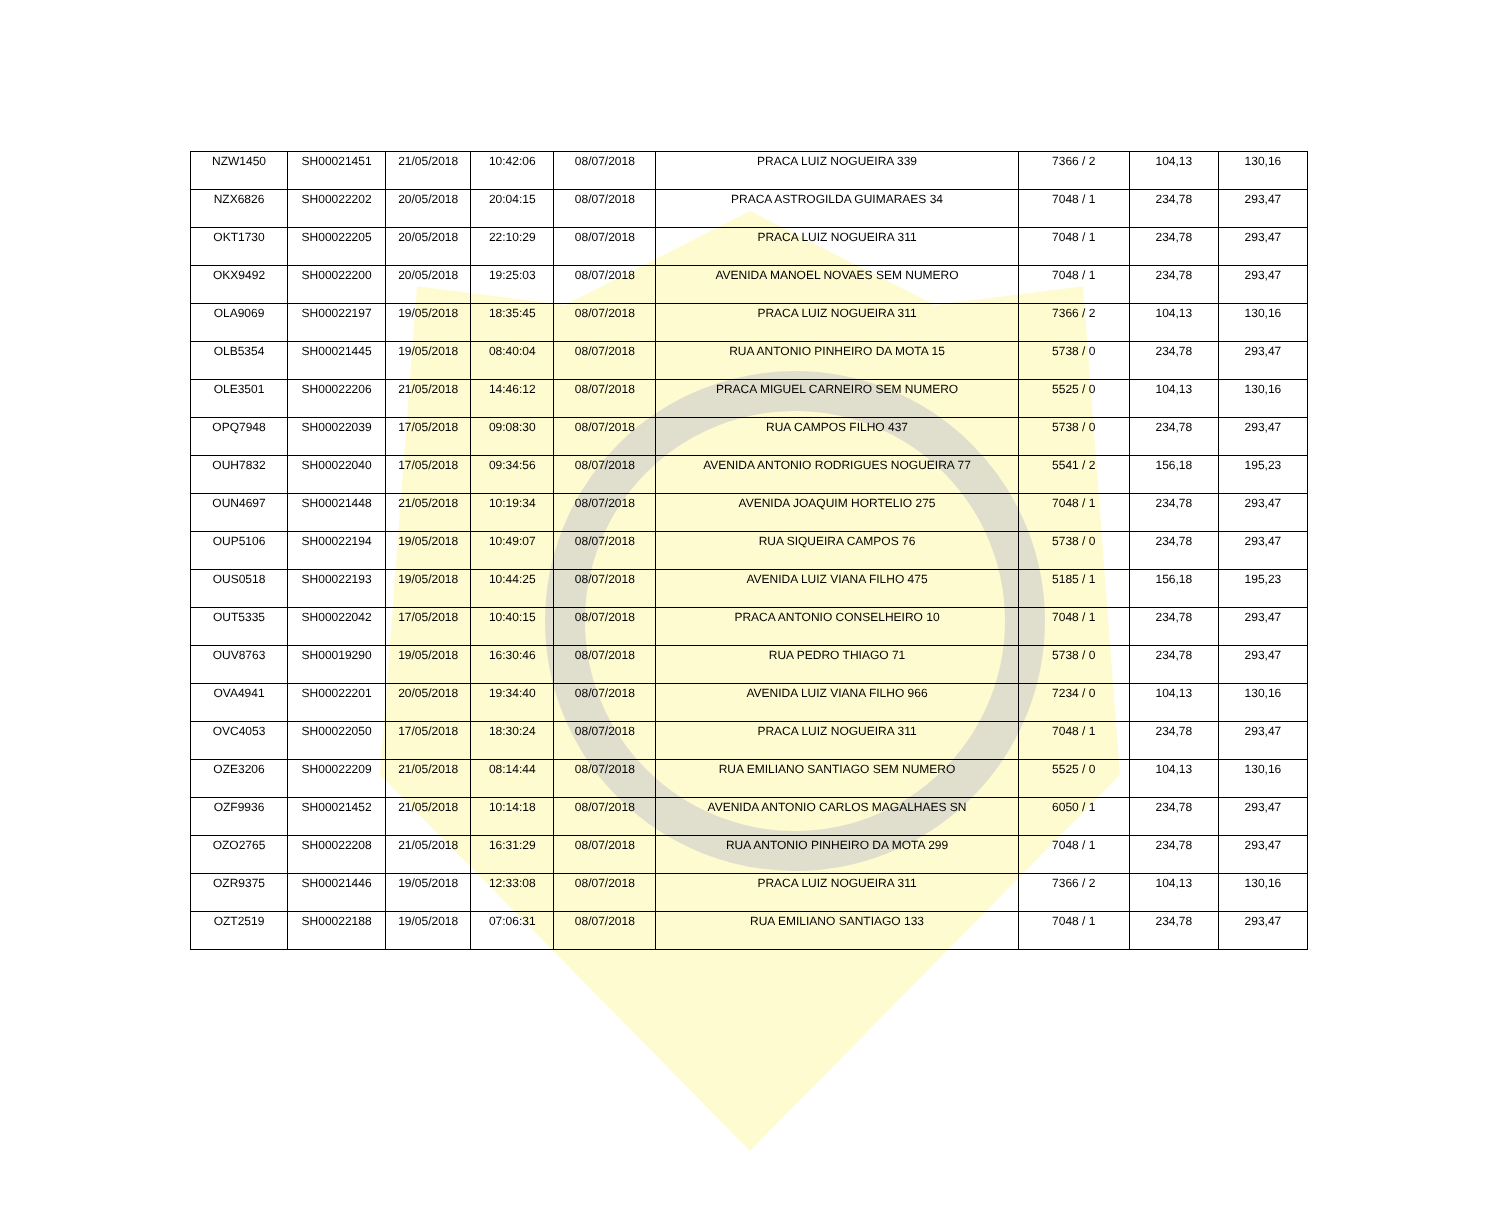| NZW1450 | SH00021451 | 21/05/2018 | 10:42:06 | 08/07/2018 | PRACA LUIZ NOGUEIRA 339 | 7366 / 2 | 104,13 | 130,16 |
| NZX6826 | SH00022202 | 20/05/2018 | 20:04:15 | 08/07/2018 | PRACA ASTROGILDA GUIMARAES 34 | 7048 / 1 | 234,78 | 293,47 |
| OKT1730 | SH00022205 | 20/05/2018 | 22:10:29 | 08/07/2018 | PRACA LUIZ NOGUEIRA 311 | 7048 / 1 | 234,78 | 293,47 |
| OKX9492 | SH00022200 | 20/05/2018 | 19:25:03 | 08/07/2018 | AVENIDA MANOEL NOVAES SEM NUMERO | 7048 / 1 | 234,78 | 293,47 |
| OLA9069 | SH00022197 | 19/05/2018 | 18:35:45 | 08/07/2018 | PRACA LUIZ NOGUEIRA 311 | 7366 / 2 | 104,13 | 130,16 |
| OLB5354 | SH00021445 | 19/05/2018 | 08:40:04 | 08/07/2018 | RUA ANTONIO PINHEIRO DA MOTA 15 | 5738 / 0 | 234,78 | 293,47 |
| OLE3501 | SH00022206 | 21/05/2018 | 14:46:12 | 08/07/2018 | PRACA MIGUEL CARNEIRO SEM NUMERO | 5525 / 0 | 104,13 | 130,16 |
| OPQ7948 | SH00022039 | 17/05/2018 | 09:08:30 | 08/07/2018 | RUA CAMPOS FILHO 437 | 5738 / 0 | 234,78 | 293,47 |
| OUH7832 | SH00022040 | 17/05/2018 | 09:34:56 | 08/07/2018 | AVENIDA ANTONIO RODRIGUES NOGUEIRA 77 | 5541 / 2 | 156,18 | 195,23 |
| OUN4697 | SH00021448 | 21/05/2018 | 10:19:34 | 08/07/2018 | AVENIDA JOAQUIM HORTELIO 275 | 7048 / 1 | 234,78 | 293,47 |
| OUP5106 | SH00022194 | 19/05/2018 | 10:49:07 | 08/07/2018 | RUA SIQUEIRA CAMPOS 76 | 5738 / 0 | 234,78 | 293,47 |
| OUS0518 | SH00022193 | 19/05/2018 | 10:44:25 | 08/07/2018 | AVENIDA LUIZ VIANA FILHO 475 | 5185 / 1 | 156,18 | 195,23 |
| OUT5335 | SH00022042 | 17/05/2018 | 10:40:15 | 08/07/2018 | PRACA ANTONIO CONSELHEIRO 10 | 7048 / 1 | 234,78 | 293,47 |
| OUV8763 | SH00019290 | 19/05/2018 | 16:30:46 | 08/07/2018 | RUA PEDRO THIAGO 71 | 5738 / 0 | 234,78 | 293,47 |
| OVA4941 | SH00022201 | 20/05/2018 | 19:34:40 | 08/07/2018 | AVENIDA LUIZ VIANA FILHO 966 | 7234 / 0 | 104,13 | 130,16 |
| OVC4053 | SH00022050 | 17/05/2018 | 18:30:24 | 08/07/2018 | PRACA LUIZ NOGUEIRA 311 | 7048 / 1 | 234,78 | 293,47 |
| OZE3206 | SH00022209 | 21/05/2018 | 08:14:44 | 08/07/2018 | RUA EMILIANO SANTIAGO SEM NUMERO | 5525 / 0 | 104,13 | 130,16 |
| OZF9936 | SH00021452 | 21/05/2018 | 10:14:18 | 08/07/2018 | AVENIDA ANTONIO CARLOS MAGALHAES SN | 6050 / 1 | 234,78 | 293,47 |
| OZO2765 | SH00022208 | 21/05/2018 | 16:31:29 | 08/07/2018 | RUA ANTONIO PINHEIRO DA MOTA 299 | 7048 / 1 | 234,78 | 293,47 |
| OZR9375 | SH00021446 | 19/05/2018 | 12:33:08 | 08/07/2018 | PRACA LUIZ NOGUEIRA 311 | 7366 / 2 | 104,13 | 130,16 |
| OZT2519 | SH00022188 | 19/05/2018 | 07:06:31 | 08/07/2018 | RUA EMILIANO SANTIAGO 133 | 7048 / 1 | 234,78 | 293,47 |